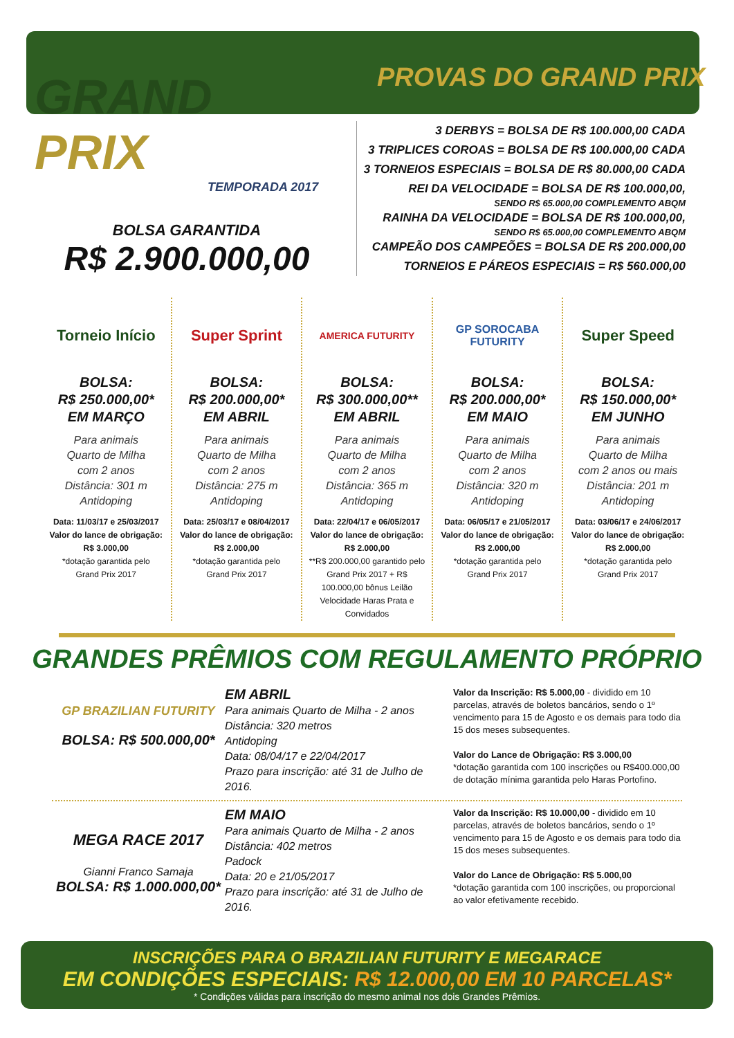PROVAS DO GRAND PRIX
GRAND PRIX
TEMPORADA 2017
BOLSA GARANTIDA
R$ 2.900.000,00
3 DERBYS = BOLSA DE R$ 100.000,00 CADA
3 TRIPLICES COROAS = BOLSA DE R$ 100.000,00 CADA
3 TORNEIOS ESPECIAIS = BOLSA DE R$ 80.000,00 CADA
REI DA VELOCIDADE = BOLSA DE R$ 100.000,00,
SENDO R$ 65.000,00 COMPLEMENTO ABQM
RAINHA DA VELOCIDADE = BOLSA DE R$ 100.000,00,
SENDO R$ 65.000,00 COMPLEMENTO ABQM
CAMPEÃO DOS CAMPEÕES = BOLSA DE R$ 200.000,00
TORNEIOS E PÁREOS ESPECIAIS = R$ 560.000,00
Torneio Início
BOLSA:
R$ 250.000,00*
EM MARÇO
Para animais
Quarto de Milha
com 2 anos
Distância: 301 m
Antidoping
Data: 11/03/17 e 25/03/2017
Valor do lance de obrigação:
R$ 3.000,00
*dotação garantida pelo
Grand Prix 2017
Super Sprint
BOLSA:
R$ 200.000,00*
EM ABRIL
Para animais
Quarto de Milha
com 2 anos
Distância: 275 m
Antidoping
Data: 25/03/17 e 08/04/2017
Valor do lance de obrigação:
R$ 2.000,00
*dotação garantida pelo
Grand Prix 2017
AMERICA FUTURITY
BOLSA:
R$ 300.000,00**
EM ABRIL
Para animais
Quarto de Milha
com 2 anos
Distância: 365 m
Antidoping
Data: 22/04/17 e 06/05/2017
Valor do lance de obrigação:
R$ 2.000,00
**R$ 200.000,00 garantido pelo Grand Prix 2017 + R$ 100.000,00 bônus Leilão Velocidade Haras Prata e Convidados
GP SOROCABA FUTURITY
BOLSA:
R$ 200.000,00*
EM MAIO
Para animais
Quarto de Milha
com 2 anos
Distância: 320 m
Antidoping
Data: 06/05/17 e 21/05/2017
Valor do lance de obrigação:
R$ 2.000,00
*dotação garantida pelo
Grand Prix 2017
Super Speed
BOLSA:
R$ 150.000,00*
EM JUNHO
Para animais
Quarto de Milha
com 2 anos ou mais
Distância: 201 m
Antidoping
Data: 03/06/17 e 24/06/2017
Valor do lance de obrigação:
R$ 2.000,00
*dotação garantida pelo
Grand Prix 2017
GRANDES PRÊMIOS COM REGULAMENTO PRÓPRIO
GP BRAZILIAN FUTURITY
BOLSA: R$ 500.000,00*
EM ABRIL
Para animais Quarto de Milha - 2 anos
Distância: 320 metros
Antidoping
Data: 08/04/17 e 22/04/2017
Prazo para inscrição: até 31 de Julho de 2016.
Valor da Inscrição: R$ 5.000,00 - dividido em 10 parcelas, através de boletos bancários, sendo o 1º vencimento para 15 de Agosto e os demais para todo dia 15 dos meses subsequentes.
Valor do Lance de Obrigação: R$ 3.000,00
*dotação garantida com 100 inscrições ou R$400.000,00 de dotação mínima garantida pelo Haras Portofino.
MEGA RACE 2017
Gianni Franco Samaja
BOLSA: R$ 1.000.000,00*
EM MAIO
Para animais Quarto de Milha - 2 anos
Distância: 402 metros
Padock
Data: 20 e 21/05/2017
Prazo para inscrição: até 31 de Julho de 2016.
Valor da Inscrição: R$ 10.000,00 - dividido em 10 parcelas, através de boletos bancários, sendo o 1º vencimento para 15 de Agosto e os demais para todo dia 15 dos meses subsequentes.
Valor do Lance de Obrigação: R$ 5.000,00
*dotação garantida com 100 inscrições, ou proporcional ao valor efetivamente recebido.
INSCRIÇÕES PARA O BRAZILIAN FUTURITY E MEGARACE
EM CONDIÇÕES ESPECIAIS: R$ 12.000,00 EM 10 PARCELAS*
* Condições válidas para inscrição do mesmo animal nos dois Grandes Prêmios.